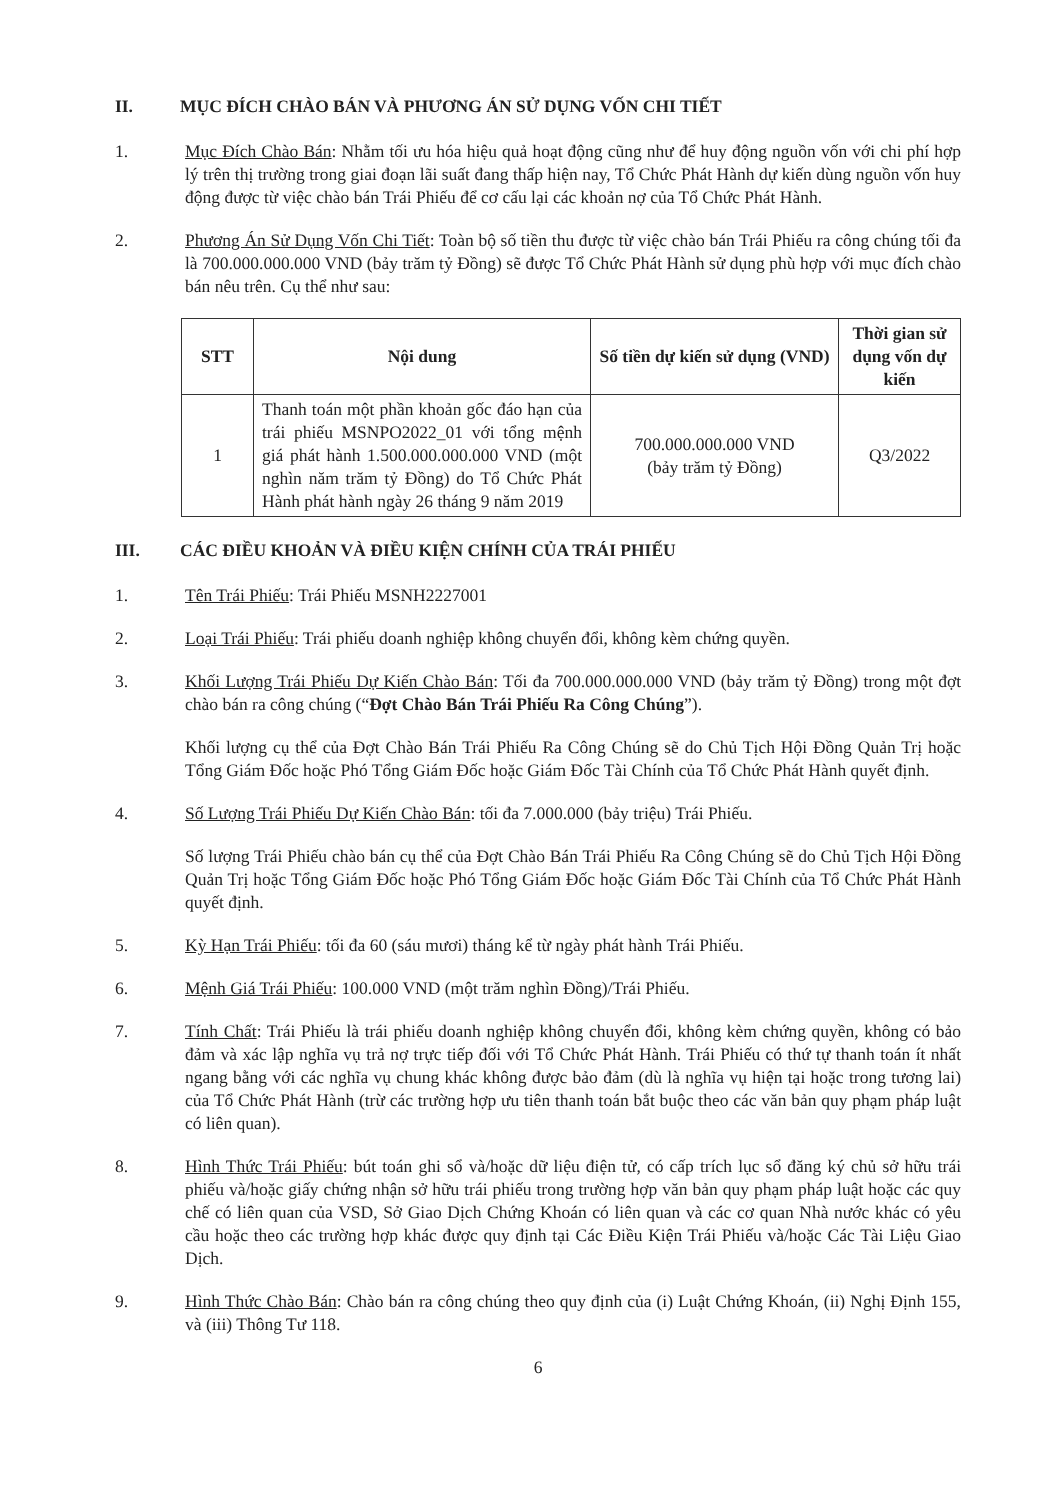II. MỤC ĐÍCH CHÀO BÁN VÀ PHƯƠNG ÁN SỬ DỤNG VỐN CHI TIẾT
1. Mục Đích Chào Bán: Nhằm tối ưu hóa hiệu quả hoạt động cũng như để huy động nguồn vốn với chi phí hợp lý trên thị trường trong giai đoạn lãi suất đang thấp hiện nay, Tổ Chức Phát Hành dự kiến dùng nguồn vốn huy động được từ việc chào bán Trái Phiếu để cơ cấu lại các khoản nợ của Tổ Chức Phát Hành.
2. Phương Án Sử Dụng Vốn Chi Tiết: Toàn bộ số tiền thu được từ việc chào bán Trái Phiếu ra công chúng tối đa là 700.000.000.000 VND (bảy trăm tỷ Đồng) sẽ được Tổ Chức Phát Hành sử dụng phù hợp với mục đích chào bán nêu trên. Cụ thể như sau:
| STT | Nội dung | Số tiền dự kiến sử dụng (VND) | Thời gian sử dụng vốn dự kiến |
| --- | --- | --- | --- |
| 1 | Thanh toán một phần khoản gốc đáo hạn của trái phiếu MSNPO2022_01 với tổng mệnh giá phát hành 1.500.000.000.000 VND (một nghìn năm trăm tỷ Đồng) do Tổ Chức Phát Hành phát hành ngày 26 tháng 9 năm 2019 | 700.000.000.000 VND (bảy trăm tỷ Đồng) | Q3/2022 |
III. CÁC ĐIỀU KHOẢN VÀ ĐIỀU KIỆN CHÍNH CỦA TRÁI PHIẾU
1. Tên Trái Phiếu: Trái Phiếu MSNH2227001
2. Loại Trái Phiếu: Trái phiếu doanh nghiệp không chuyển đổi, không kèm chứng quyền.
3. Khối Lượng Trái Phiếu Dự Kiến Chào Bán: Tối đa 700.000.000.000 VND (bảy trăm tỷ Đồng) trong một đợt chào bán ra công chúng (“Đợt Chào Bán Trái Phiếu Ra Công Chúng”).
Khối lượng cụ thể của Đợt Chào Bán Trái Phiếu Ra Công Chúng sẽ do Chủ Tịch Hội Đồng Quản Trị hoặc Tổng Giám Đốc hoặc Phó Tổng Giám Đốc hoặc Giám Đốc Tài Chính của Tổ Chức Phát Hành quyết định.
4. Số Lượng Trái Phiếu Dự Kiến Chào Bán: tối đa 7.000.000 (bảy triệu) Trái Phiếu.
Số lượng Trái Phiếu chào bán cụ thể của Đợt Chào Bán Trái Phiếu Ra Công Chúng sẽ do Chủ Tịch Hội Đồng Quản Trị hoặc Tổng Giám Đốc hoặc Phó Tổng Giám Đốc hoặc Giám Đốc Tài Chính của Tổ Chức Phát Hành quyết định.
5. Kỳ Hạn Trái Phiếu: tối đa 60 (sáu mươi) tháng kể từ ngày phát hành Trái Phiếu.
6. Mệnh Giá Trái Phiếu: 100.000 VND (một trăm nghìn Đồng)/Trái Phiếu.
7. Tính Chất: Trái Phiếu là trái phiếu doanh nghiệp không chuyển đổi, không kèm chứng quyền, không có bảo đảm và xác lập nghĩa vụ trả nợ trực tiếp đối với Tổ Chức Phát Hành. Trái Phiếu có thứ tự thanh toán ít nhất ngang bằng với các nghĩa vụ chung khác không được bảo đảm (dù là nghĩa vụ hiện tại hoặc trong tương lai) của Tổ Chức Phát Hành (trừ các trường hợp ưu tiên thanh toán bắt buộc theo các văn bản quy phạm pháp luật có liên quan).
8. Hình Thức Trái Phiếu: bút toán ghi sổ và/hoặc dữ liệu điện tử, có cấp trích lục sổ đăng ký chủ sở hữu trái phiếu và/hoặc giấy chứng nhận sở hữu trái phiếu trong trường hợp văn bản quy phạm pháp luật hoặc các quy chế có liên quan của VSD, Sở Giao Dịch Chứng Khoán có liên quan và các cơ quan Nhà nước khác có yêu cầu hoặc theo các trường hợp khác được quy định tại Các Điều Kiện Trái Phiếu và/hoặc Các Tài Liệu Giao Dịch.
9. Hình Thức Chào Bán: Chào bán ra công chúng theo quy định của (i) Luật Chứng Khoán, (ii) Nghị Định 155, và (iii) Thông Tư 118.
6